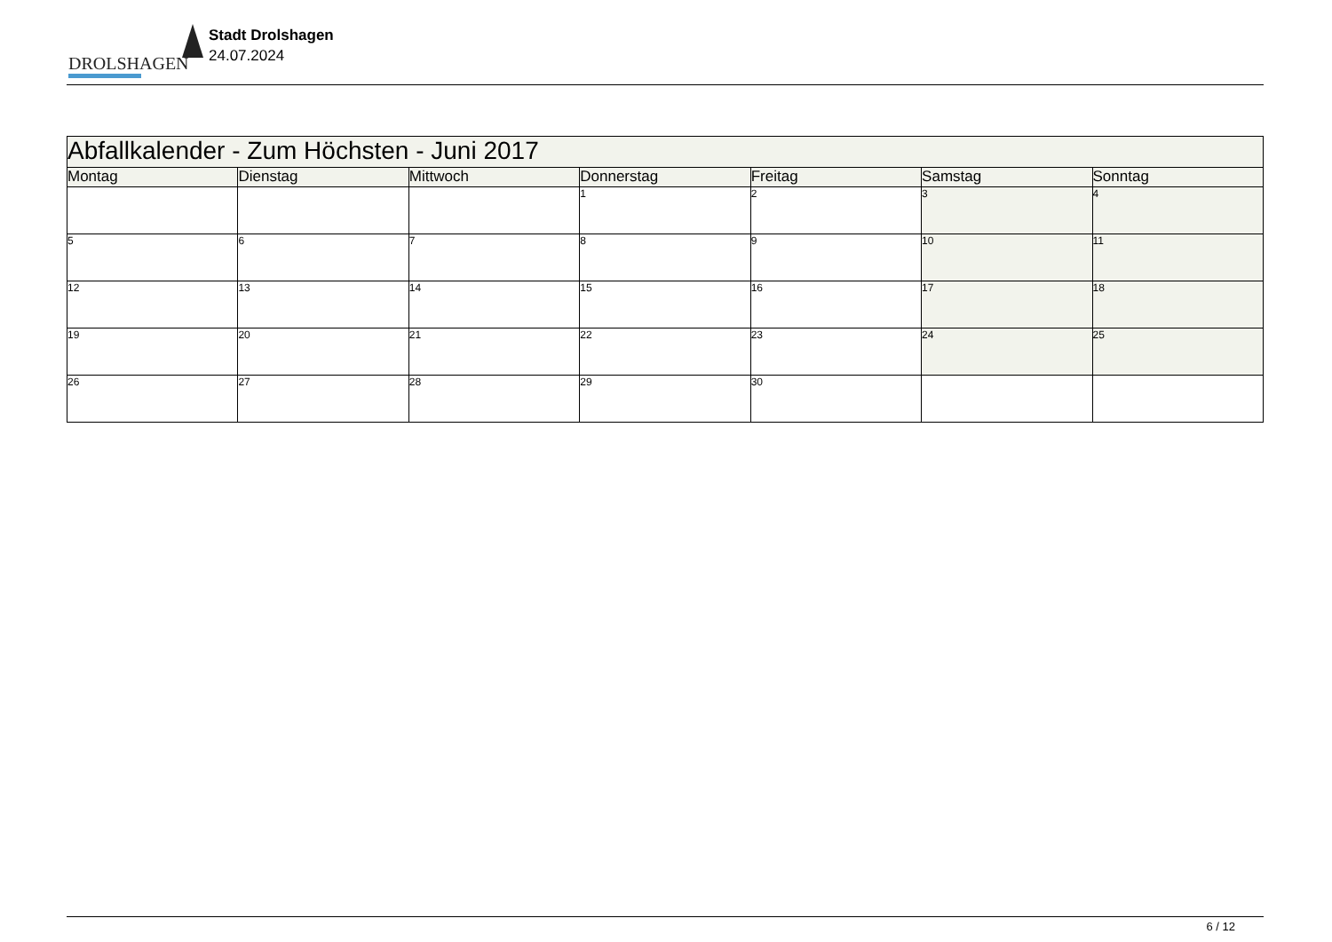DROLSHAGEN
Stadt Drolshagen
24.07.2024
| Abfallkalender - Zum Höchsten - Juni 2017 | | | | | | |
| --- | --- | --- | --- | --- | --- | --- |
| Montag | Dienstag | Mittwoch | Donnerstag | Freitag | Samstag | Sonntag |
| | | | 1 | 2 | 3 | 4 |
| 5 | 6 | 7 | 8 | 9 | 10 | 11 |
| 12 | 13 | 14 | 15 | 16 | 17 | 18 |
| 19 | 20 | 21 | 22 | 23 | 24 | 25 |
| 26 | 27 | 28 | 29 | 30 | | |
6 / 12